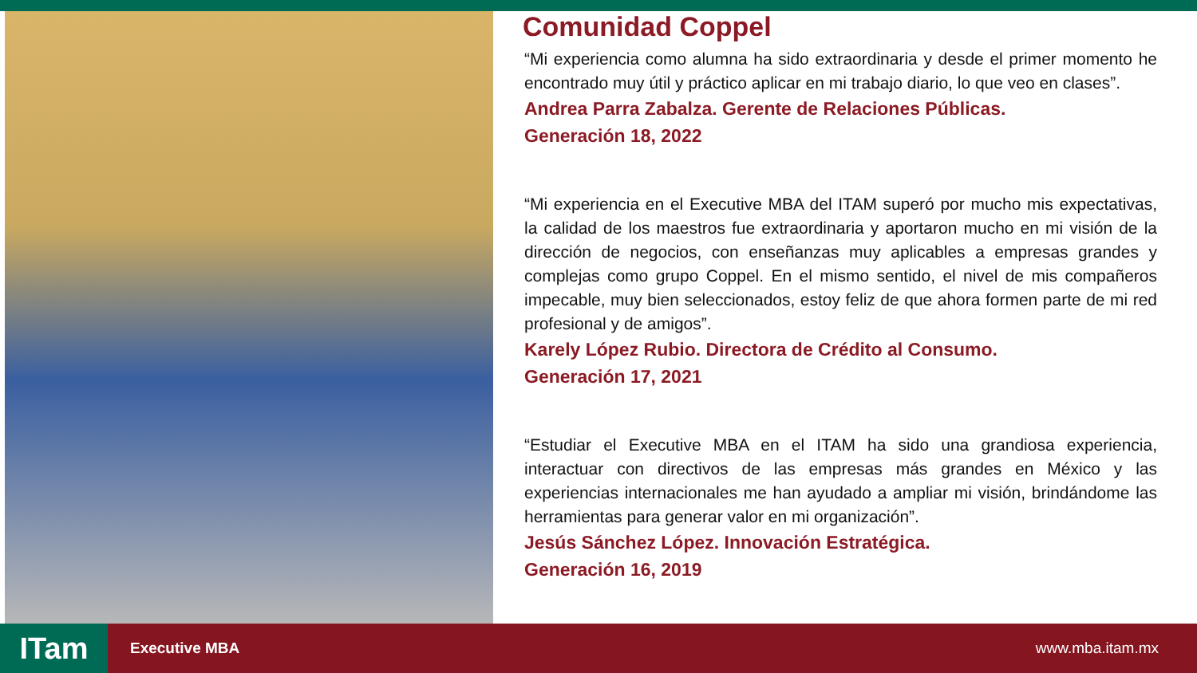Comunidad Coppel
“Mi experiencia como alumna ha sido extraordinaria y desde el primer momento he encontrado muy útil y práctico aplicar en mi trabajo diario, lo que veo en clases”.
Andrea Parra Zabalza. Gerente de Relaciones Públicas.
Generación 18, 2022
“Mi experiencia en el Executive MBA del ITAM superó por mucho mis expectativas, la calidad de los maestros fue extraordinaria y aportaron mucho en mi visión de la dirección de negocios, con enseñanzas muy aplicables a empresas grandes y complejas como grupo Coppel. En el mismo sentido, el nivel de mis compañeros impecable, muy bien seleccionados, estoy feliz de que ahora formen parte de mi red profesional y de amigos”.
Karely López Rubio. Directora de Crédito al Consumo.
Generación 17, 2021
“Estudiar el Executive MBA en el ITAM ha sido una grandiosa experiencia, interactuar con directivos de las empresas más grandes en México y las experiencias internacionales me han ayudado a ampliar mi visión, brindándome las herramientas para generar valor en mi organización”.
Jesús Sánchez López. Innovación Estratégica.
Generación 16, 2019
ITam
Executive MBA www.mba.itam.mx